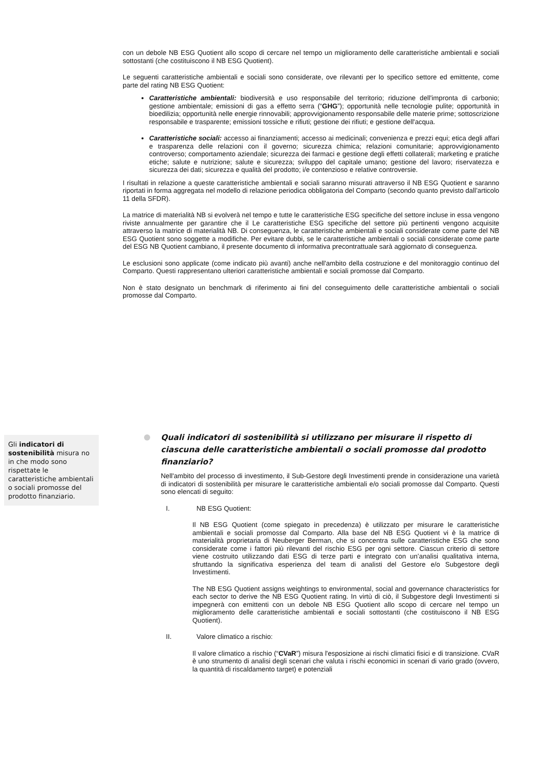con un debole NB ESG Quotient allo scopo di cercare nel tempo un miglioramento delle caratteristiche ambientali e sociali sottostanti (che costituiscono il NB ESG Quotient).
Le seguenti caratteristiche ambientali e sociali sono considerate, ove rilevanti per lo specifico settore ed emittente, come parte del rating NB ESG Quotient:
Caratteristiche ambientali: biodiversità e uso responsabile del territorio; riduzione dell'impronta di carbonio; gestione ambientale; emissioni di gas a effetto serra (“GHG”); opportunità nelle tecnologie pulite; opportunità in bioedilizia; opportunità nelle energie rinnovabili; approvvigionamento responsabile delle materie prime; sottoscrizione responsabile e trasparente; emissioni tossiche e rifiuti; gestione dei rifiuti; e gestione dell'acqua.
Caratteristiche sociali: accesso ai finanziamenti; accesso ai medicinali; convenienza e prezzi equi; etica degli affari e trasparenza delle relazioni con il governo; sicurezza chimica; relazioni comunitarie; approvvigionamento controverso; comportamento aziendale; sicurezza dei farmaci e gestione degli effetti collaterali; marketing e pratiche etiche; salute e nutrizione; salute e sicurezza; sviluppo del capitale umano; gestione del lavoro; riservatezza e sicurezza dei dati; sicurezza e qualità del prodotto; i/e contenzioso e relative controversie.
I risultati in relazione a queste caratteristiche ambientali e sociali saranno misurati attraverso il NB ESG Quotient e saranno riportati in forma aggregata nel modello di relazione periodica obbligatoria del Comparto (secondo quanto previsto dall’articolo 11 della SFDR).
La matrice di materialità NB si evolverà nel tempo e tutte le caratteristiche ESG specifiche del settore incluse in essa vengono riviste annualmente per garantire che il Le caratteristiche ESG specifiche del settore più pertinenti vengono acquisite attraverso la matrice di materialità NB. Di conseguenza, le caratteristiche ambientali e sociali considerate come parte del NB ESG Quotient sono soggette a modifiche. Per evitare dubbi, se le caratteristiche ambientali o sociali considerate come parte del ESG NB Quotient cambiano, il presente documento di informativa precontrattuale sarà aggiornato di conseguenza.
Le esclusioni sono applicate (come indicato più avanti) anche nell'ambito della costruzione e del monitoraggio continuo del Comparto. Questi rappresentano ulteriori caratteristiche ambientali e sociali promosse dal Comparto.
Non è stato designato un benchmark di riferimento ai fini del conseguimento delle caratteristiche ambientali o sociali promosse dal Comparto.
Gli indicatori di sostenibilità misura no in che modo sono rispettate le caratteristiche ambientali o sociali promosse del prodotto finanziario.
Quali indicatori di sostenibilità si utilizzano per misurare il rispetto di ciascuna delle caratteristiche ambientali o sociali promosse dal prodotto finanziario?
Nell'ambito del processo di investimento, il Sub-Gestore degli Investimenti prende in considerazione una varietà di indicatori di sostenibilità per misurare le caratteristiche ambientali e/o sociali promosse dal Comparto. Questi sono elencati di seguito:
I. NB ESG Quotient:
Il NB ESG Quotient (come spiegato in precedenza) è utilizzato per misurare le caratteristiche ambientali e sociali promosse dal Comparto. Alla base del NB ESG Quotient vi è la matrice di materialità proprietaria di Neuberger Berman, che si concentra sulle caratteristiche ESG che sono considerate come i fattori più rilevanti del rischio ESG per ogni settore. Ciascun criterio di settore viene costruito utilizzando dati ESG di terze parti e integrato con un’analisi qualitativa interna, sfruttando la significativa esperienza del team di analisti del Gestore e/o Subgestore degli Investimenti.
The NB ESG Quotient assigns weightings to environmental, social and governance characteristics for each sector to derive the NB ESG Quotient rating. In virtù di ciò, il Subgestore degli Investimenti si impegnerà con emittenti con un debole NB ESG Quotient allo scopo di cercare nel tempo un miglioramento delle caratteristiche ambientali e sociali sottostanti (che costituiscono il NB ESG Quotient).
II. Valore climatico a rischio:
Il valore climatico a rischio (“CVaR”) misura l'esposizione ai rischi climatici fisici e di transizione. CVaR è uno strumento di analisi degli scenari che valuta i rischi economici in scenari di vario grado (ovvero, la quantità di riscaldamento target) e potenziali